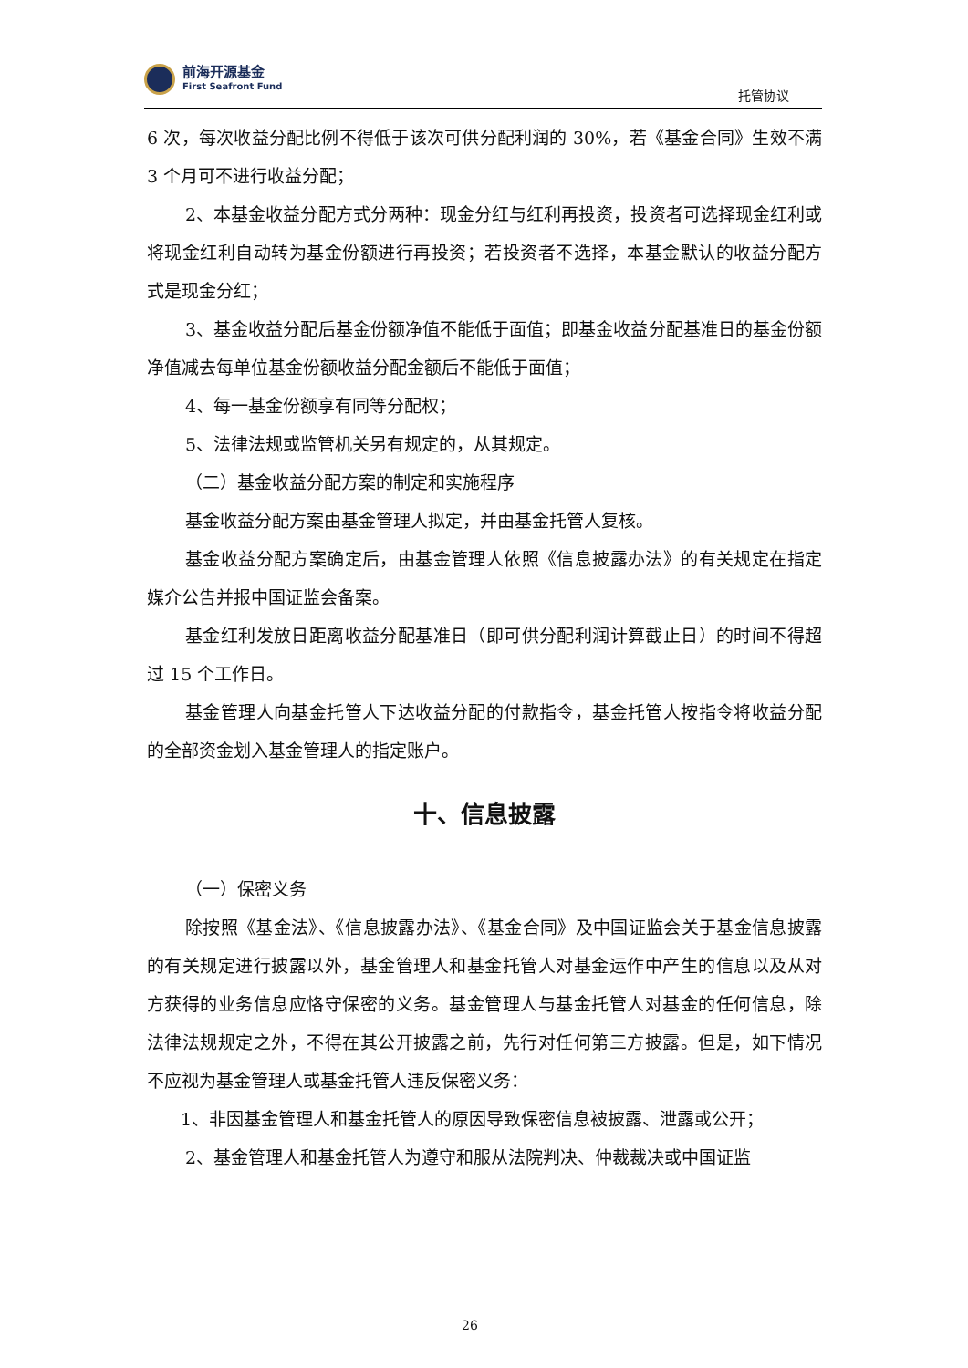前海开源基金
First Seafront Fund
托管协议
6 次，每次收益分配比例不得低于该次可供分配利润的 30%，若《基金合同》生效不满 3 个月可不进行收益分配；
2、本基金收益分配方式分两种：现金分红与红利再投资，投资者可选择现金红利或将现金红利自动转为基金份额进行再投资；若投资者不选择，本基金默认的收益分配方式是现金分红；
3、基金收益分配后基金份额净值不能低于面值；即基金收益分配基准日的基金份额净值减去每单位基金份额收益分配金额后不能低于面值；
4、每一基金份额享有同等分配权；
5、法律法规或监管机关另有规定的，从其规定。
（二）基金收益分配方案的制定和实施程序
基金收益分配方案由基金管理人拟定，并由基金托管人复核。
基金收益分配方案确定后，由基金管理人依照《信息披露办法》的有关规定在指定媒介公告并报中国证监会备案。
基金红利发放日距离收益分配基准日（即可供分配利润计算截止日）的时间不得超过 15 个工作日。
基金管理人向基金托管人下达收益分配的付款指令，基金托管人按指令将收益分配的全部资金划入基金管理人的指定账户。
十、信息披露
（一）保密义务
除按照《基金法》、《信息披露办法》、《基金合同》及中国证监会关于基金信息披露的有关规定进行披露以外，基金管理人和基金托管人对基金运作中产生的信息以及从对方获得的业务信息应恪守保密的义务。基金管理人与基金托管人对基金的任何信息，除法律法规规定之外，不得在其公开披露之前，先行对任何第三方披露。但是，如下情况不应视为基金管理人或基金托管人违反保密义务：
1、非因基金管理人和基金托管人的原因导致保密信息被披露、泄露或公开；
2、基金管理人和基金托管人为遵守和服从法院判决、仲裁裁决或中国证监
26